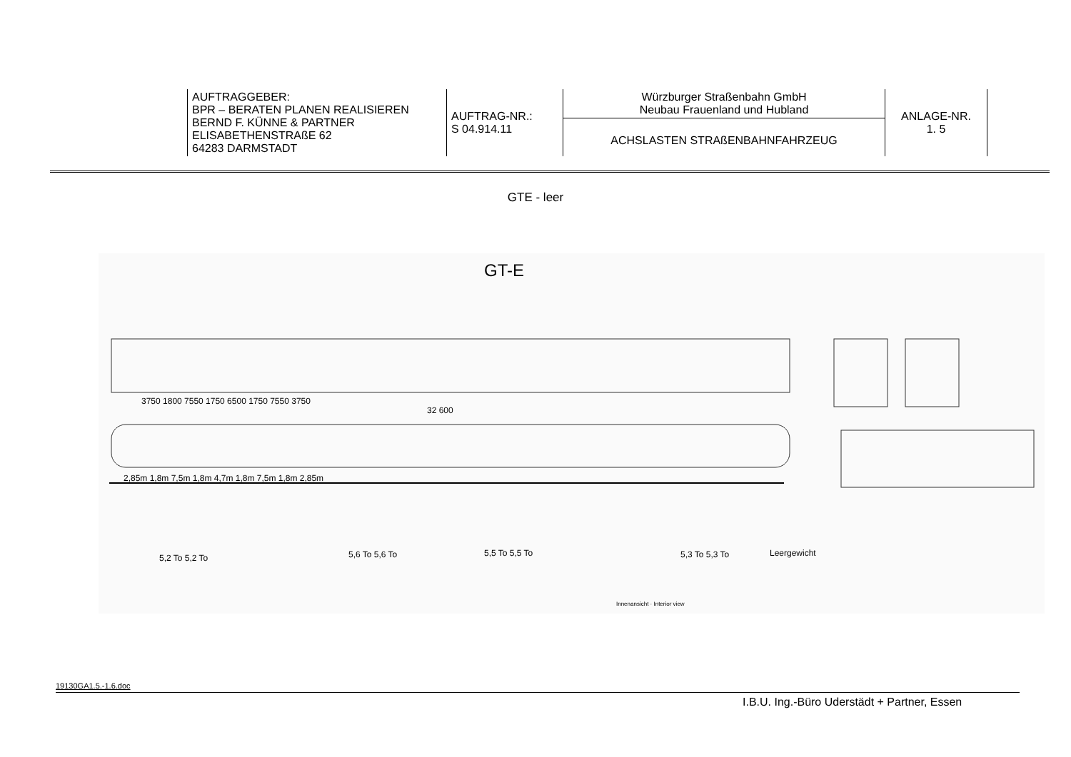| | AUFTRAGGEBER: BPR – BERATEN PLANEN REALISIEREN BERND F. KÜNNE & PARTNER ELISABETHENSTRAßE 62 64283 DARMSTADT | AUFTRAG-NR.: S 04.914.11 | Würzburger Straßenbahn GmbH Neubau Frauenland und Hubland ACHSLASTEN STRAßENBAHNFAHRZEUG | ANLAGE-NR. 1. 5 | |
GTE - leer
GT-E
3750 1800 7550 1750 6500 1750 7550 3750
32 600
2,85m 1,8m 7,5m 1,8m 4,7m 1,8m 7,5m 1,8m 2,85m
5,2 To 5,2 To 5,6 To 5,6 To 5,5 To 5,5 To 5,3 To 5,3 To Leergewicht
Innenansicht · Interior view
19130GA1.5.-1.6.doc
I.B.U. Ing.-Büro Uderstädt + Partner, Essen